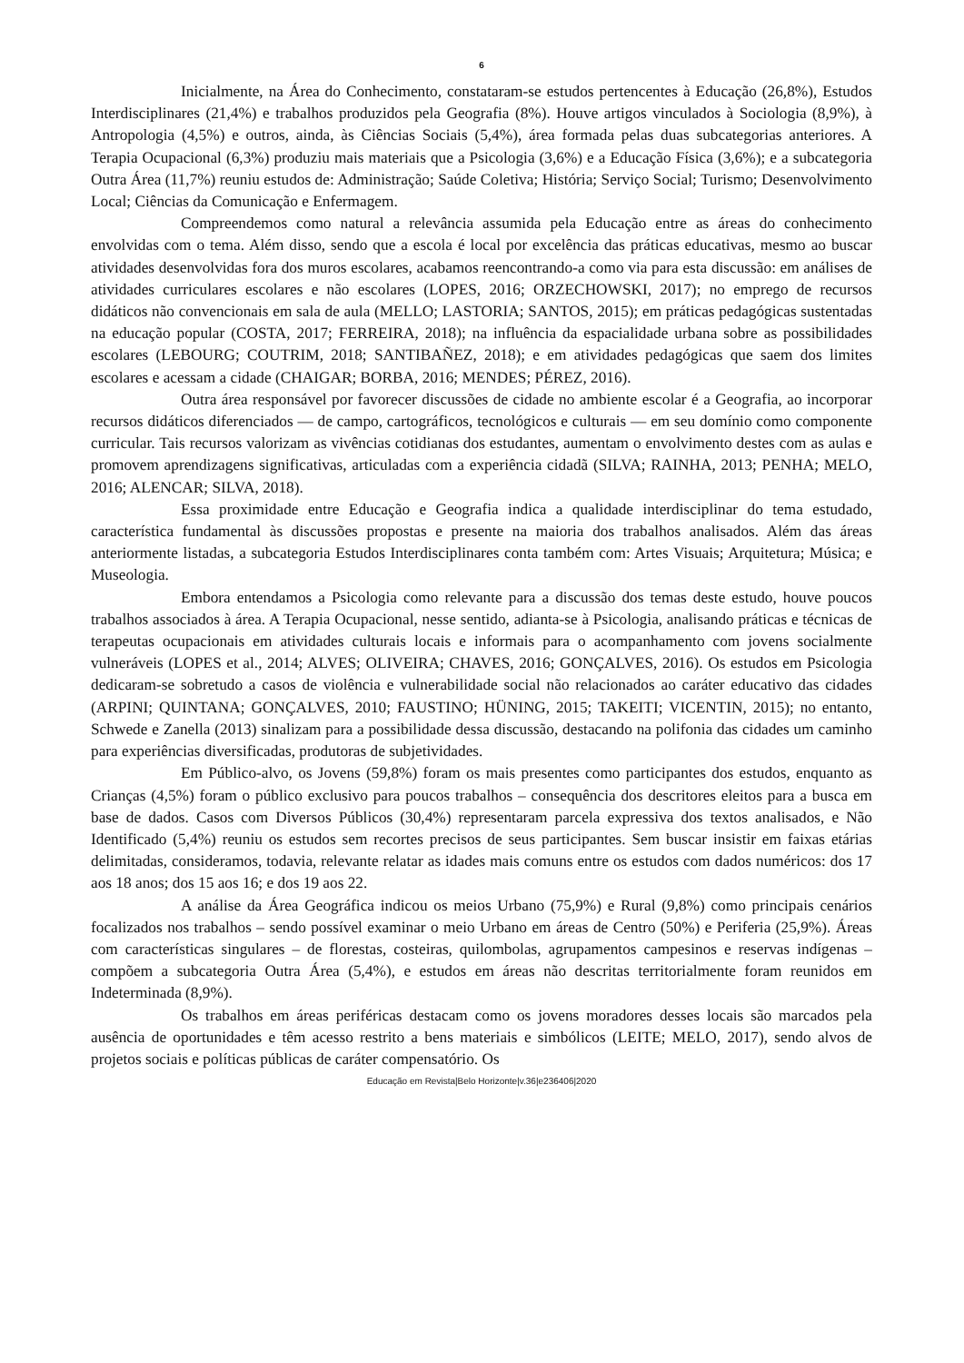6
Inicialmente, na Área do Conhecimento, constataram-se estudos pertencentes à Educação (26,8%), Estudos Interdisciplinares (21,4%) e trabalhos produzidos pela Geografia (8%). Houve artigos vinculados à Sociologia (8,9%), à Antropologia (4,5%) e outros, ainda, às Ciências Sociais (5,4%), área formada pelas duas subcategorias anteriores. A Terapia Ocupacional (6,3%) produziu mais materiais que a Psicologia (3,6%) e a Educação Física (3,6%); e a subcategoria Outra Área (11,7%) reuniu estudos de: Administração; Saúde Coletiva; História; Serviço Social; Turismo; Desenvolvimento Local; Ciências da Comunicação e Enfermagem.
Compreendemos como natural a relevância assumida pela Educação entre as áreas do conhecimento envolvidas com o tema. Além disso, sendo que a escola é local por excelência das práticas educativas, mesmo ao buscar atividades desenvolvidas fora dos muros escolares, acabamos reencontrando-a como via para esta discussão: em análises de atividades curriculares escolares e não escolares (LOPES, 2016; ORZECHOWSKI, 2017); no emprego de recursos didáticos não convencionais em sala de aula (MELLO; LASTORIA; SANTOS, 2015); em práticas pedagógicas sustentadas na educação popular (COSTA, 2017; FERREIRA, 2018); na influência da espacialidade urbana sobre as possibilidades escolares (LEBOURG; COUTRIM, 2018; SANTIBAÑEZ, 2018); e em atividades pedagógicas que saem dos limites escolares e acessam a cidade (CHAIGAR; BORBA, 2016; MENDES; PÉREZ, 2016).
Outra área responsável por favorecer discussões de cidade no ambiente escolar é a Geografia, ao incorporar recursos didáticos diferenciados — de campo, cartográficos, tecnológicos e culturais — em seu domínio como componente curricular. Tais recursos valorizam as vivências cotidianas dos estudantes, aumentam o envolvimento destes com as aulas e promovem aprendizagens significativas, articuladas com a experiência cidadã (SILVA; RAINHA, 2013; PENHA; MELO, 2016; ALENCAR; SILVA, 2018).
Essa proximidade entre Educação e Geografia indica a qualidade interdisciplinar do tema estudado, característica fundamental às discussões propostas e presente na maioria dos trabalhos analisados. Além das áreas anteriormente listadas, a subcategoria Estudos Interdisciplinares conta também com: Artes Visuais; Arquitetura; Música; e Museologia.
Embora entendamos a Psicologia como relevante para a discussão dos temas deste estudo, houve poucos trabalhos associados à área. A Terapia Ocupacional, nesse sentido, adianta-se à Psicologia, analisando práticas e técnicas de terapeutas ocupacionais em atividades culturais locais e informais para o acompanhamento com jovens socialmente vulneráveis (LOPES et al., 2014; ALVES; OLIVEIRA; CHAVES, 2016; GONÇALVES, 2016). Os estudos em Psicologia dedicaram-se sobretudo a casos de violência e vulnerabilidade social não relacionados ao caráter educativo das cidades (ARPINI; QUINTANA; GONÇALVES, 2010; FAUSTINO; HÜNING, 2015; TAKEITI; VICENTIN, 2015); no entanto, Schwede e Zanella (2013) sinalizam para a possibilidade dessa discussão, destacando na polifonia das cidades um caminho para experiências diversificadas, produtoras de subjetividades.
Em Público-alvo, os Jovens (59,8%) foram os mais presentes como participantes dos estudos, enquanto as Crianças (4,5%) foram o público exclusivo para poucos trabalhos – consequência dos descritores eleitos para a busca em base de dados. Casos com Diversos Públicos (30,4%) representaram parcela expressiva dos textos analisados, e Não Identificado (5,4%) reuniu os estudos sem recortes precisos de seus participantes. Sem buscar insistir em faixas etárias delimitadas, consideramos, todavia, relevante relatar as idades mais comuns entre os estudos com dados numéricos: dos 17 aos 18 anos; dos 15 aos 16; e dos 19 aos 22.
A análise da Área Geográfica indicou os meios Urbano (75,9%) e Rural (9,8%) como principais cenários focalizados nos trabalhos – sendo possível examinar o meio Urbano em áreas de Centro (50%) e Periferia (25,9%). Áreas com características singulares – de florestas, costeiras, quilombolas, agrupamentos campesinos e reservas indígenas – compõem a subcategoria Outra Área (5,4%), e estudos em áreas não descritas territorialmente foram reunidos em Indeterminada (8,9%).
Os trabalhos em áreas periféricas destacam como os jovens moradores desses locais são marcados pela ausência de oportunidades e têm acesso restrito a bens materiais e simbólicos (LEITE; MELO, 2017), sendo alvos de projetos sociais e políticas públicas de caráter compensatório. Os
Educação em Revista|Belo Horizonte|v.36|e236406|2020